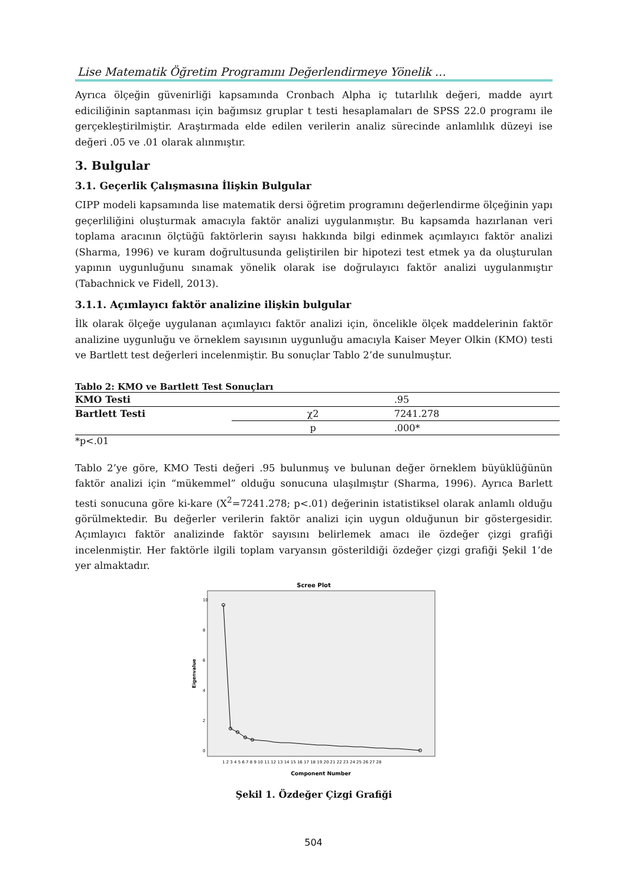Lise Matematik Öğretim Programını Değerlendirmeye Yönelik …
Ayrıca ölçeğin güvenirliği kapsamında Cronbach Alpha iç tutarlılık değeri, madde ayırt ediciliğinin saptanması için bağımsız gruplar t testi hesaplamaları de SPSS 22.0 programı ile gerçekleştirilmiştir. Araştırmada elde edilen verilerin analiz sürecinde anlamlılık düzeyi ise değeri .05 ve .01 olarak alınmıştır.
3. Bulgular
3.1. Geçerlik Çalışmasına İlişkin Bulgular
CIPP modeli kapsamında lise matematik dersi öğretim programını değerlendirme ölçeğinin yapı geçerliliğini oluşturmak amacıyla faktör analizi uygulanmıştır. Bu kapsamda hazırlanan veri toplama aracının ölçtüğü faktörlerin sayısı hakkında bilgi edinmek açımlayıcı faktör analizi (Sharma, 1996) ve kuram doğrultusunda geliştirilen bir hipotezi test etmek ya da oluşturulan yapının uygunluğunu sınamak yönelik olarak ise doğrulayıcı faktör analizi uygulanmıştır (Tabachnick ve Fidell, 2013).
3.1.1. Açımlayıcı faktör analizine ilişkin bulgular
İlk olarak ölçeğe uygulanan açımlayıcı faktör analizi için, öncelikle ölçek maddelerinin faktör analizine uygunluğu ve örneklem sayısının uygunluğu amacıyla Kaiser Meyer Olkin (KMO) testi ve Bartlett test değerleri incelenmiştir. Bu sonuçlar Tablo 2’de sunulmuştur.
Tablo 2: KMO ve Bartlett Test Sonuçları
| KMO Testi | | .95 |
| Bartlett Testi | χ2 | 7241.278 |
| | p | .000* |
*p<.01
Tablo 2’ye göre, KMO Testi değeri .95 bulunmuş ve bulunan değer örneklem büyüklüğünün faktör analizi için “mükemmel” olduğu sonucuna ulaşılmıştır (Sharma, 1996). Ayrıca Barlett testi sonucuna göre ki-kare (X<sup>2</sup>=7241.278; p<.01) değerinin istatistiksel olarak anlamlı olduğu görülmektedir. Bu değerler verilerin faktör analizi için uygun olduğunun bir göstergesidir. Açımlayıcı faktör analizinde faktör sayısını belirlemek amacı ile özdeğer çizgi grafiği incelenmiştir. Her faktörle ilgili toplam varyansın gösterildiği özdeğer çizgi grafiği Şekil 1’de yer almaktadır.
Scree Plot
Eigenvalue
10
8
6
4
2
0
1 2 3 4 5 6 7 8 9 10 11 12 13 14 15 16 17 18 19 20 21 22 23 24 25 26 27 28
Component Number
Şekil 1. Özdeğer Çizgi Grafiği
504